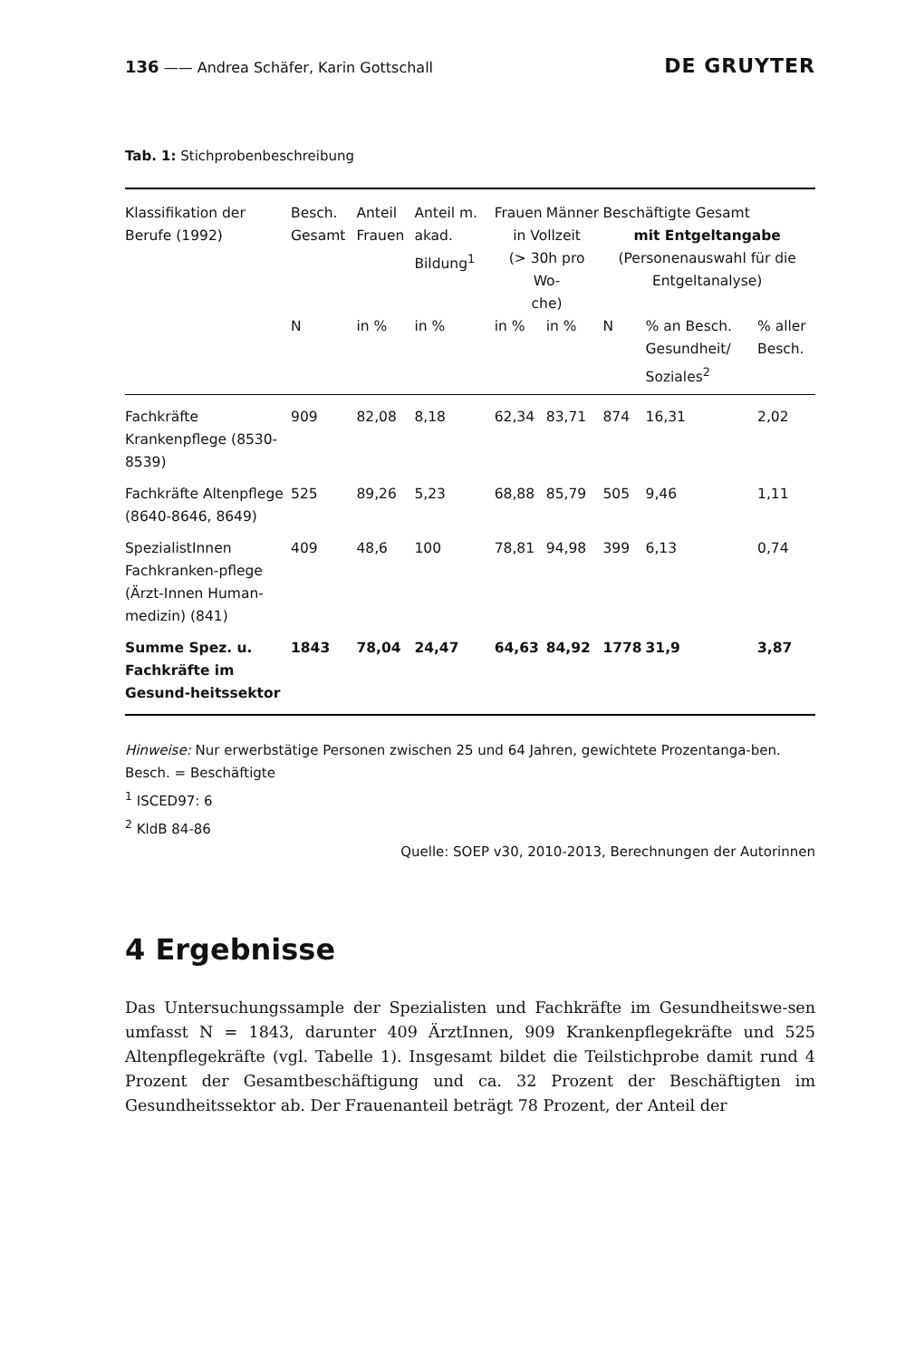136 —— Andrea Schäfer, Karin Gottschall DE GRUYTER
Tab. 1: Stichprobenbeschreibung
| Klassifikation der Berufe (1992) | Besch. Gesamt | Anteil Frauen | Anteil m. akad. Bildung<sup>1</sup> | Frauen | Männer | Beschäftigte Gesamt | | |
| --- | --- | --- | --- | --- | --- | --- | --- | --- |
| | | | | in Vollzeit (> 30h pro Wo- che) | | mit Entgeltangabe (Personenauswahl für die Entgeltanalyse) | | |
| | N | in % | in % | in % | in % | N | % an Besch. Gesundheit/ Soziales<sup>2</sup> | % aller Besch. |
| Fachkräfte Krankenpflege (8530-8539) | 909 | 82,08 | 8,18 | 62,34 | 83,71 | 874 | 16,31 | 2,02 |
| Fachkräfte Altenpflege (8640-8646, 8649) | 525 | 89,26 | 5,23 | 68,88 | 85,79 | 505 | 9,46 | 1,11 |
| SpezialistInnen Fachkranken-pflege (Ärzt-Innen Human-medizin) (841) | 409 | 48,6 | 100 | 78,81 | 94,98 | 399 | 6,13 | 0,74 |
| Summe Spez. u. Fachkräfte im Gesund-heitssektor | 1843 | 78,04 | 24,47 | 64,63 | 84,92 | 1778 | 31,9 | 3,87 |
Hinweise: Nur erwerbstätige Personen zwischen 25 und 64 Jahren, gewichtete Prozentanga-ben. Besch. = Beschäftigte
<sup>1</sup> ISCED97: 6
<sup>2</sup> KldB 84-86
Quelle: SOEP v30, 2010-2013, Berechnungen der Autorinnen
4 Ergebnisse
Das Untersuchungssample der Spezialisten und Fachkräfte im Gesundheitswe-sen umfasst N = 1843, darunter 409 ÄrztInnen, 909 Krankenpflegekräfte und 525 Altenpflegekräfte (vgl. Tabelle 1). Insgesamt bildet die Teilstichprobe damit rund 4 Prozent der Gesamtbeschäftigung und ca. 32 Prozent der Beschäftigten im Gesundheitssektor ab. Der Frauenanteil beträgt 78 Prozent, der Anteil der